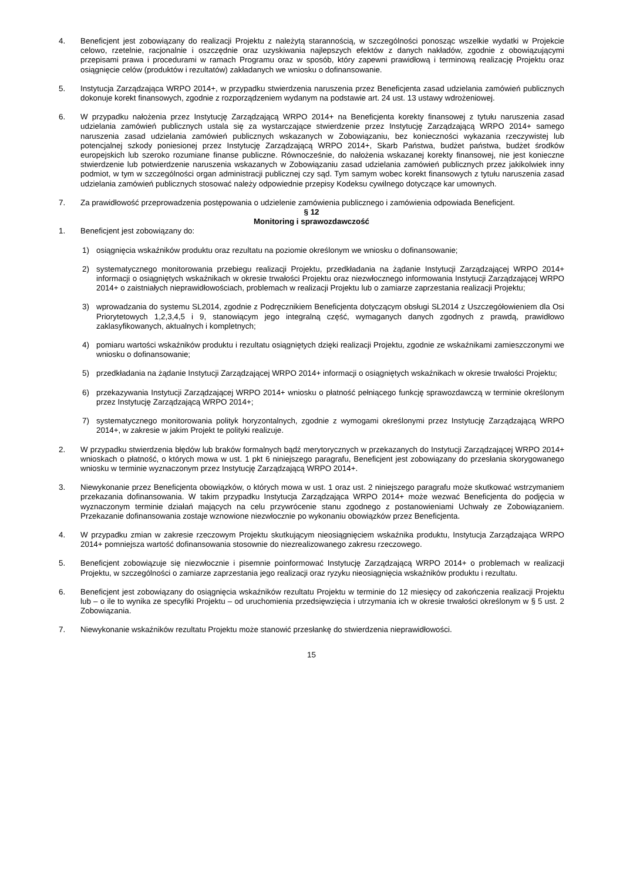4. Beneficjent jest zobowiązany do realizacji Projektu z należytą starannością, w szczególności ponosząc wszelkie wydatki w Projekcie celowo, rzetelnie, racjonalnie i oszczędnie oraz uzyskiwania najlepszych efektów z danych nakładów, zgodnie z obowiązującymi przepisami prawa i procedurami w ramach Programu oraz w sposób, który zapewni prawidłową i terminową realizację Projektu oraz osiągnięcie celów (produktów i rezultatów) zakładanych we wniosku o dofinansowanie.
5. Instytucja Zarządzająca WRPO 2014+, w przypadku stwierdzenia naruszenia przez Beneficjenta zasad udzielania zamówień publicznych dokonuje korekt finansowych, zgodnie z rozporządzeniem wydanym na podstawie art. 24 ust. 13 ustawy wdrożeniowej.
6. W przypadku nałożenia przez Instytucję Zarządzającą WRPO 2014+ na Beneficjenta korekty finansowej z tytułu naruszenia zasad udzielania zamówień publicznych ustala się za wystarczające stwierdzenie przez Instytucję Zarządzającą WRPO 2014+ samego naruszenia zasad udzielania zamówień publicznych wskazanych w Zobowiązaniu, bez konieczności wykazania rzeczywistej lub potencjalnej szkody poniesionej przez Instytucję Zarządzającą WRPO 2014+, Skarb Państwa, budżet państwa, budżet środków europejskich lub szeroko rozumiane finanse publiczne. Równocześnie, do nałożenia wskazanej korekty finansowej, nie jest konieczne stwierdzenie lub potwierdzenie naruszenia wskazanych w Zobowiązaniu zasad udzielania zamówień publicznych przez jakikolwiek inny podmiot, w tym w szczególności organ administracji publicznej czy sąd. Tym samym wobec korekt finansowych z tytułu naruszenia zasad udzielania zamówień publicznych stosować należy odpowiednie przepisy Kodeksu cywilnego dotyczące kar umownych.
7. Za prawidłowość przeprowadzenia postępowania o udzielenie zamówienia publicznego i zamówienia odpowiada Beneficjent.
§ 12
Monitoring i sprawozdawczość
1. Beneficjent jest zobowiązany do:
1) osiągnięcia wskaźników produktu oraz rezultatu na poziomie określonym we wniosku o dofinansowanie;
2) systematycznego monitorowania przebiegu realizacji Projektu, przedkładania na żądanie Instytucji Zarządzającej WRPO 2014+ informacji o osiągniętych wskaźnikach w okresie trwałości Projektu oraz niezwłocznego informowania Instytucji Zarządzającej WRPO 2014+ o zaistniałych nieprawidłowościach, problemach w realizacji Projektu lub o zamiarze zaprzestania realizacji Projektu;
3) wprowadzania do systemu SL2014, zgodnie z Podręcznikiem Beneficjenta dotyczącym obsługi SL2014 z Uszczegółowieniem dla Osi Priorytetowych 1,2,3,4,5 i 9, stanowiącym jego integralną część, wymaganych danych zgodnych z prawdą, prawidłowo zaklasyfikowanych, aktualnych i kompletnych;
4) pomiaru wartości wskaźników produktu i rezultatu osiągniętych dzięki realizacji Projektu, zgodnie ze wskaźnikami zamieszczonymi we wniosku o dofinansowanie;
5) przedkładania na żądanie Instytucji Zarządzającej WRPO 2014+ informacji o osiągniętych wskaźnikach w okresie trwałości Projektu;
6) przekazywania Instytucji Zarządzającej WRPO 2014+ wniosku o płatność pełniącego funkcję sprawozdawczą w terminie określonym przez Instytucję Zarządzającą WRPO 2014+;
7) systematycznego monitorowania polityk horyzontalnych, zgodnie z wymogami określonymi przez Instytucję Zarządzającą WRPO 2014+, w zakresie w jakim Projekt te polityki realizuje.
2. W przypadku stwierdzenia błędów lub braków formalnych bądź merytorycznych w przekazanych do Instytucji Zarządzającej WRPO 2014+ wnioskach o płatność, o których mowa w ust. 1 pkt 6 niniejszego paragrafu, Beneficjent jest zobowiązany do przesłania skorygowanego wniosku w terminie wyznaczonym przez Instytucję Zarządzającą WRPO 2014+.
3. Niewykonanie przez Beneficjenta obowiązków, o których mowa w ust. 1 oraz ust. 2 niniejszego paragrafu może skutkować wstrzymaniem przekazania dofinansowania. W takim przypadku Instytucja Zarządzająca WRPO 2014+ może wezwać Beneficjenta do podjęcia w wyznaczonym terminie działań mających na celu przywrócenie stanu zgodnego z postanowieniami Uchwały ze Zobowiązaniem. Przekazanie dofinansowania zostaje wznowione niezwłocznie po wykonaniu obowiązków przez Beneficjenta.
4. W przypadku zmian w zakresie rzeczowym Projektu skutkującym nieosiągnięciem wskaźnika produktu, Instytucja Zarządzająca WRPO 2014+ pomniejsza wartość dofinansowania stosownie do niezrealizowanego zakresu rzeczowego.
5. Beneficjent zobowiązuje się niezwłocznie i pisemnie poinformować Instytucję Zarządzającą WRPO 2014+ o problemach w realizacji Projektu, w szczególności o zamiarze zaprzestania jego realizacji oraz ryzyku nieosiągnięcia wskaźników produktu i rezultatu.
6. Beneficjent jest zobowiązany do osiągnięcia wskaźników rezultatu Projektu w terminie do 12 miesięcy od zakończenia realizacji Projektu lub – o ile to wynika ze specyfiki Projektu – od uruchomienia przedsięwzięcia i utrzymania ich w okresie trwałości określonym w § 5 ust. 2 Zobowiązania.
7. Niewykonanie wskaźników rezultatu Projektu może stanowić przesłankę do stwierdzenia nieprawidłowości.
15